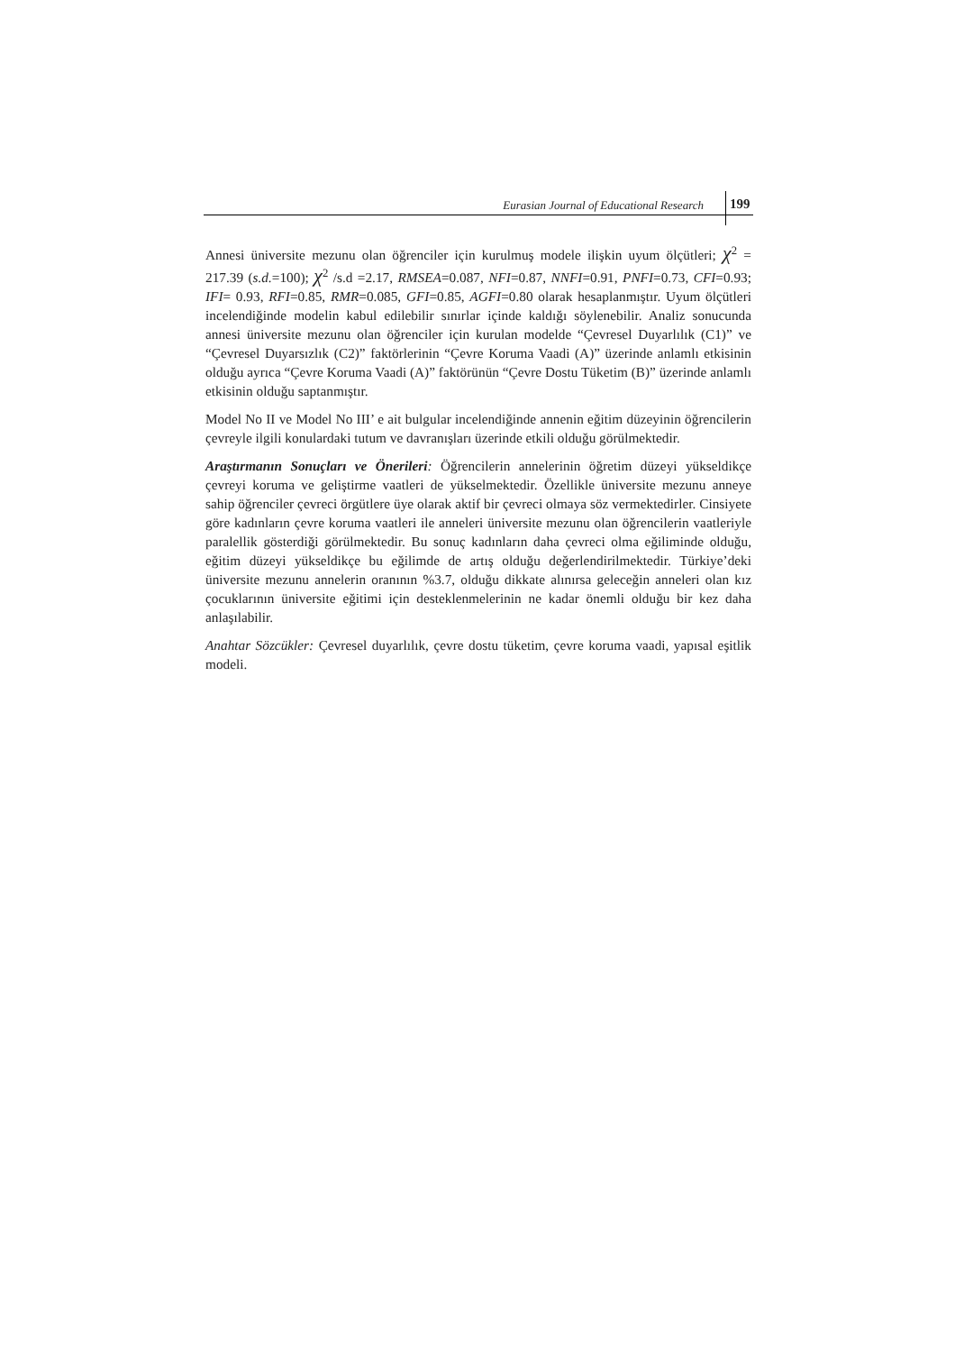Eurasian Journal of Educational Research 199
Annesi üniversite mezunu olan öğrenciler için kurulmuş modele ilişkin uyum ölçütleri; χ<sup>2</sup> = 217.39 (s.d.=100); χ<sup>2</sup> /s.d =2.17, RMSEA=0.087, NFI=0.87, NNFI=0.91, PNFI=0.73, CFI=0.93; IFI= 0.93, RFI=0.85, RMR=0.085, GFI=0.85, AGFI=0.80 olarak hesaplanmıştır. Uyum ölçütleri incelendiğinde modelin kabul edilebilir sınırlar içinde kaldığı söylenebilir. Analiz sonucunda annesi üniversite mezunu olan öğrenciler için kurulan modelde “Çevresel Duyarlılık (C1)” ve “Çevresel Duyarsızlık (C2)” faktörlerinin “Çevre Koruma Vaadi (A)” üzerinde anlamlı etkisinin olduğu ayrıca “Çevre Koruma Vaadi (A)” faktörünün “Çevre Dostu Tüketim (B)” üzerinde anlamlı etkisinin olduğu saptanmıştır.
Model No II ve Model No III’ e ait bulgular incelendiğinde annenin eğitim düzeyinin öğrencilerin çevreyle ilgili konulardaki tutum ve davranışları üzerinde etkili olduğu görülmektedir.
Araştırmanın Sonuçları ve Önerileri: Öğrencilerin annelerinin öğretim düzeyi yükseldikçe çevreyi koruma ve geliştirme vaatleri de yükselmektedir. Özellikle üniversite mezunu anneye sahip öğrenciler çevreci örgütlere üye olarak aktif bir çevreci olmaya söz vermektedirler. Cinsiyete göre kadınların çevre koruma vaatleri ile anneleri üniversite mezunu olan öğrencilerin vaatleriyle paralellik gösterdiği görülmektedir. Bu sonuç kadınların daha çevreci olma eğiliminde olduğu, eğitim düzeyi yükseldikçe bu eğilimde de artış olduğu değerlendirilmektedir. Türkiye’deki üniversite mezunu annelerin oranının %3.7, olduğu dikkate alınırsa geleceğin anneleri olan kız çocuklarının üniversite eğitimi için desteklenmelerinin ne kadar önemli olduğu bir kez daha anlaşılabilir.
Anahtar Sözcükler: Çevresel duyarlılık, çevre dostu tüketim, çevre koruma vaadi, yapısal eşitlik modeli.